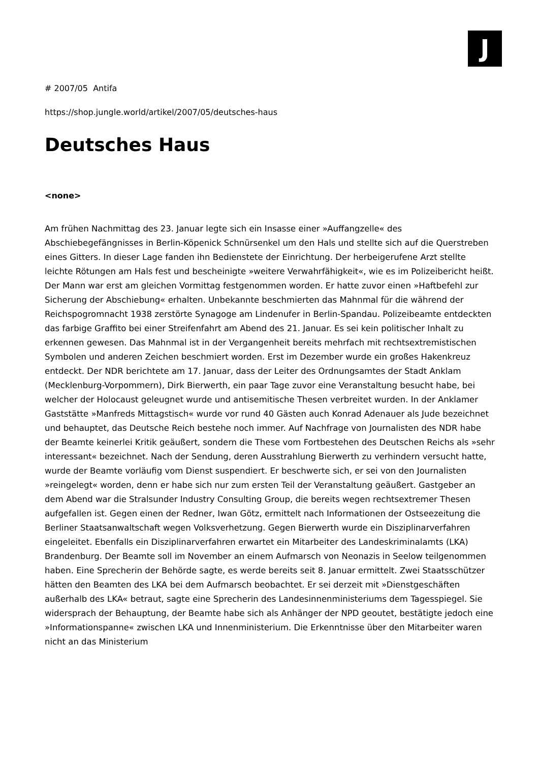J
# 2007/05 Antifa
https://shop.jungle.world/artikel/2007/05/deutsches-haus
Deutsches Haus
<none>
Am frühen Nachmittag des 23. Januar legte sich ein Insasse einer »Auffangzelle« des Abschiebegefängnisses in Berlin-Köpenick Schnürsenkel um den Hals und stellte sich auf die Querstreben eines Gitters. In dieser Lage fanden ihn Bedienstete der Einrichtung. Der herbeigerufene Arzt stellte leichte Rötungen am Hals fest und bescheinigte »weitere Verwahrfähigkeit«, wie es im Polizeibericht heißt. Der Mann war erst am gleichen Vormittag festgenommen worden. Er hatte zuvor einen »Haftbefehl zur Sicherung der Abschiebung« erhalten. Unbekannte beschmierten das Mahnmal für die während der Reichspogromnacht 1938 zerstörte Synagoge am Lindenufer in Berlin-Spandau. Polizeibeamte entdeckten das farbige Graffito bei einer Streifenfahrt am Abend des 21. Januar. Es sei kein politischer Inhalt zu erkennen gewesen. Das Mahnmal ist in der Vergangenheit bereits mehrfach mit rechtsextremistischen Symbolen und anderen Zeichen beschmiert worden. Erst im Dezember wurde ein großes Hakenkreuz entdeckt. Der NDR berichtete am 17. Januar, dass der Leiter des Ordnungsamtes der Stadt Anklam (Mecklenburg-Vorpommern), Dirk Bierwerth, ein paar Tage zuvor eine Veranstaltung besucht habe, bei welcher der Holocaust geleugnet wurde und antisemitische Thesen verbreitet wurden. In der Anklamer Gaststätte »Manfreds Mittagstisch« wurde vor rund 40 Gästen auch Konrad Adenauer als Jude bezeichnet und behauptet, das Deutsche Reich bestehe noch immer. Auf Nachfrage von Journalisten des NDR habe der Beamte keinerlei Kritik geäußert, sondern die These vom Fortbestehen des Deutschen Reichs als »sehr interessant« bezeichnet. Nach der Sendung, deren Ausstrahlung Bierwerth zu verhindern versucht hatte, wurde der Beamte vorläufig vom Dienst suspendiert. Er beschwerte sich, er sei von den Journalisten »reingelegt« worden, denn er habe sich nur zum ersten Teil der Veranstaltung geäußert. Gastgeber an dem Abend war die Stralsunder Industry Consulting Group, die bereits wegen rechtsextremer Thesen aufgefallen ist. Gegen einen der Redner, Iwan Götz, ermittelt nach Informationen der Ostseezeitung die Berliner Staatsanwaltschaft wegen Volksverhetzung. Gegen Bierwerth wurde ein Disziplinarverfahren eingeleitet. Ebenfalls ein Disziplinarverfahren erwartet ein Mitarbeiter des Landeskriminalamts (LKA) Brandenburg. Der Beamte soll im November an einem Aufmarsch von Neonazis in Seelow teilgenommen haben. Eine Sprecherin der Behörde sagte, es werde bereits seit 8. Januar ermittelt. Zwei Staatsschützer hätten den Beamten des LKA bei dem Aufmarsch beobachtet. Er sei derzeit mit »Dienstgeschäften außerhalb des LKA« betraut, sagte eine Sprecherin des Landesinnenministeriums dem Tagesspiegel. Sie widersprach der Behauptung, der Beamte habe sich als Anhänger der NPD geoutet, bestätigte jedoch eine »Informationspanne« zwischen LKA und Innenministerium. Die Erkenntnisse über den Mitarbeiter waren nicht an das Ministerium